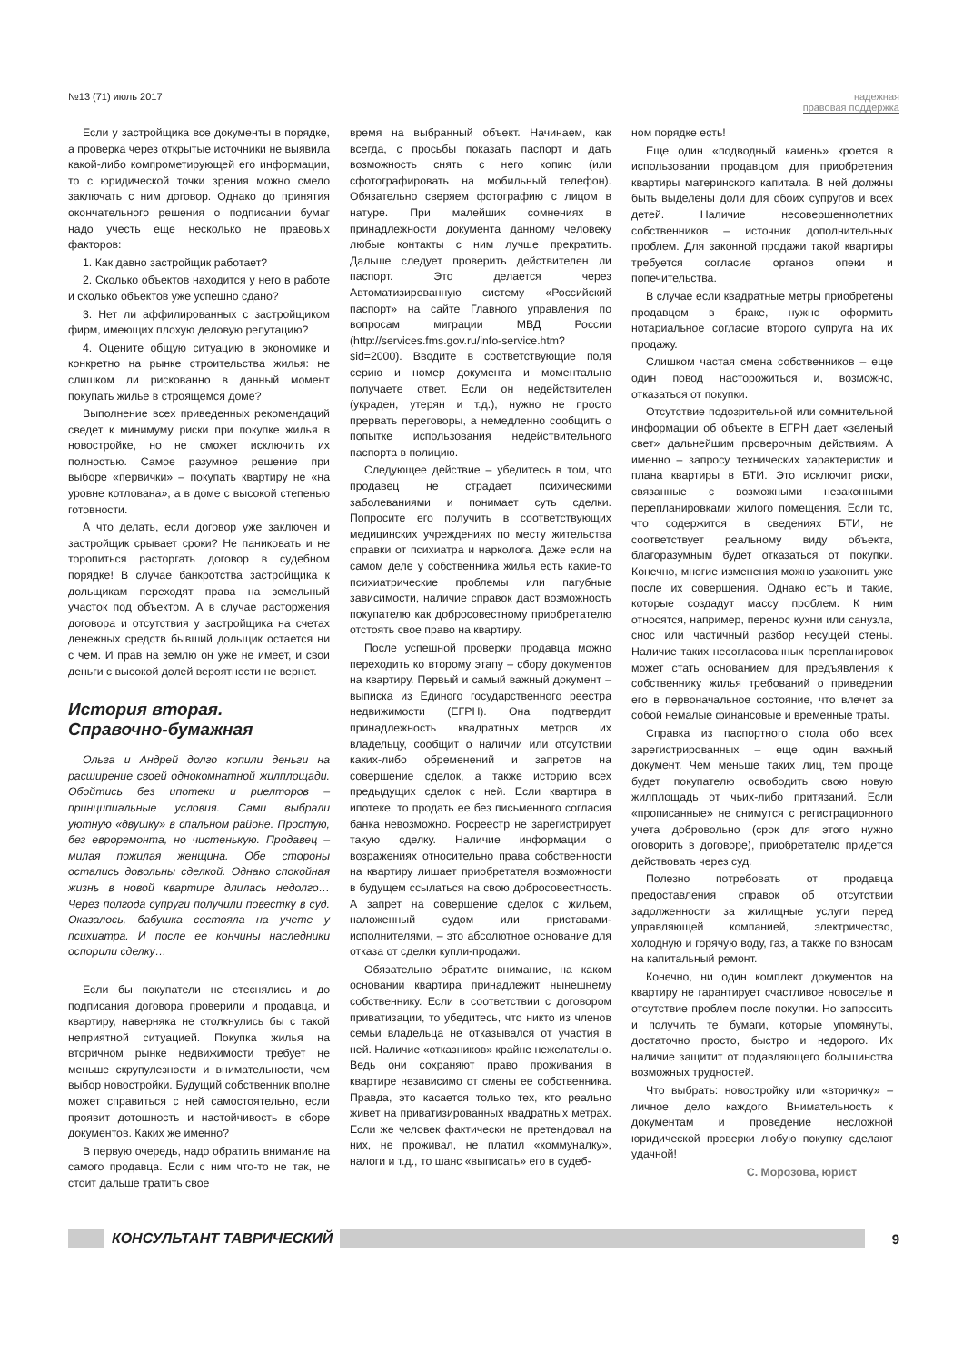№13 (71) июль 2017 надежная
правовая поддержка
Если у застройщика все документы в порядке, а проверка через открытые источники не выявила какой-либо компрометирующей его информации, то с юридической точки зрения можно смело заключать с ним договор. Однако до принятия окончательного решения о подписании бумаг надо учесть еще несколько не правовых факторов:
1. Как давно застройщик работает?
2. Сколько объектов находится у него в работе и сколько объектов уже успешно сдано?
3. Нет ли аффилированных с застройщиком фирм, имеющих плохую деловую репутацию?
4. Оцените общую ситуацию в экономике и конкретно на рынке строительства жилья: не слишком ли рискованно в данный момент покупать жилье в строящемся доме?
Выполнение всех приведенных рекомендаций сведет к минимуму риски при покупке жилья в новостройке, но не сможет исключить их полностью. Самое разумное решение при выборе «первички» – покупать квартиру не «на уровне котлована», а в доме с высокой степенью готовности.
А что делать, если договор уже заключен и застройщик срывает сроки? Не паниковать и не торопиться расторгать договор в судебном порядке! В случае банкротства застройщика к дольщикам переходят права на земельный участок под объектом. А в случае расторжения договора и отсутствия у застройщика на счетах денежных средств бывший дольщик остается ни с чем. И прав на землю он уже не имеет, и свои деньги с высокой долей вероятности не вернет.
История вторая.
Справочно-бумажная
Ольга и Андрей долго копили деньги на расширение своей однокомнатной жилплощади. Обойтись без ипотеки и риелторов – принципиальные условия. Сами выбрали уютную «двушку» в спальном районе. Простую, без евроремонта, но чистенькую. Продавец – милая пожилая женщина. Обе стороны остались довольны сделкой. Однако спокойная жизнь в новой квартире длилась недолго… Через полгода супруги получили повестку в суд. Оказалось, бабушка состояла на учете у психиатра. И после ее кончины наследники оспорили сделку…
Если бы покупатели не стеснялись и до подписания договора проверили и продавца, и квартиру, наверняка не столкнулись бы с такой неприятной ситуацией. Покупка жилья на вторичном рынке недвижимости требует не меньше скрупулезности и внимательности, чем выбор новостройки. Будущий собственник вполне может справиться с ней самостоятельно, если проявит дотошность и настойчивость в сборе документов. Каких же именно?
В первую очередь, надо обратить внимание на самого продавца. Если с ним что-то не так, не стоит дальше тратить свое
время на выбранный объект. Начинаем, как всегда, с просьбы показать паспорт и дать возможность снять с него копию (или сфотографировать на мобильный телефон). Обязательно сверяем фотографию с лицом в натуре. При малейших сомнениях в принадлежности документа данному человеку любые контакты с ним лучше прекратить. Дальше следует проверить действителен ли паспорт. Это делается через Автоматизированную систему «Российский паспорт» на сайте Главного управления по вопросам миграции МВД России (http://services.fms.gov.ru/info-service.htm?sid=2000). Вводите в соответствующие поля серию и номер документа и моментально получаете ответ. Если он недействителен (украден, утерян и т.д.), нужно не просто прервать переговоры, а немедленно сообщить о попытке использования недействительного паспорта в полицию.
Следующее действие – убедитесь в том, что продавец не страдает психическими заболеваниями и понимает суть сделки. Попросите его получить в соответствующих медицинских учреждениях по месту жительства справки от психиатра и нарколога. Даже если на самом деле у собственника жилья есть какие-то психиатрические проблемы или пагубные зависимости, наличие справок даст возможность покупателю как добросовестному приобретателю отстоять свое право на квартиру.
После успешной проверки продавца можно переходить ко второму этапу – сбору документов на квартиру. Первый и самый важный документ – выписка из Единого государственного реестра недвижимости (ЕГРН). Она подтвердит принадлежность квадратных метров их владельцу, сообщит о наличии или отсутствии каких-либо обременений и запретов на совершение сделок, а также историю всех предыдущих сделок с ней. Если квартира в ипотеке, то продать ее без письменного согласия банка невозможно. Росреестр не зарегистрирует такую сделку. Наличие информации о возражениях относительно права собственности на квартиру лишает приобретателя возможности в будущем ссылаться на свою добросовестность. А запрет на совершение сделок с жильем, наложенный судом или приставами-исполнителями, – это абсолютное основание для отказа от сделки купли-продажи.
Обязательно обратите внимание, на каком основании квартира принадлежит нынешнему собственнику. Если в соответствии с договором приватизации, то убедитесь, что никто из членов семьи владельца не отказывался от участия в ней. Наличие «отказников» крайне нежелательно. Ведь они сохраняют право проживания в квартире независимо от смены ее собственника. Правда, это касается только тех, кто реально живет на приватизированных квадратных метрах. Если же человек фактически не претендовал на них, не проживал, не платил «коммуналку», налоги и т.д., то шанс «выписать» его в судеб-
ном порядке есть!
Еще один «подводный камень» кроется в использовании продавцом для приобретения квартиры материнского капитала. В ней должны быть выделены доли для обоих супругов и всех детей. Наличие несовершеннолетних собственников – источник дополнительных проблем. Для законной продажи такой квартиры требуется согласие органов опеки и попечительства.
В случае если квадратные метры приобретены продавцом в браке, нужно оформить нотариальное согласие второго супруга на их продажу.
Слишком частая смена собственников – еще один повод насторожиться и, возможно, отказаться от покупки.
Отсутствие подозрительной или сомнительной информации об объекте в ЕГРН дает «зеленый свет» дальнейшим проверочным действиям. А именно – запросу технических характеристик и плана квартиры в БТИ. Это исключит риски, связанные с возможными незаконными перепланировками жилого помещения. Если то, что содержится в сведениях БТИ, не соответствует реальному виду объекта, благоразумным будет отказаться от покупки. Конечно, многие изменения можно узаконить уже после их совершения. Однако есть и такие, которые создадут массу проблем. К ним относятся, например, перенос кухни или санузла, снос или частичный разбор несущей стены. Наличие таких несогласованных перепланировок может стать основанием для предъявления к собственнику жилья требований о приведении его в первоначальное состояние, что влечет за собой немалые финансовые и временные траты.
Справка из паспортного стола обо всех зарегистрированных – еще один важный документ. Чем меньше таких лиц, тем проще будет покупателю освободить свою новую жилплощадь от чьих-либо притязаний. Если «прописанные» не снимутся с регистрационного учета добровольно (срок для этого нужно оговорить в договоре), приобретателю придется действовать через суд.
Полезно потребовать от продавца предоставления справок об отсутствии задолженности за жилищные услуги перед управляющей компанией, электричество, холодную и горячую воду, газ, а также по взносам на капитальный ремонт.
Конечно, ни один комплект документов на квартиру не гарантирует счастливое новоселье и отсутствие проблем после покупки. Но запросить и получить те бумаги, которые упомянуты, достаточно просто, быстро и недорого. Их наличие защитит от подавляющего большинства возможных трудностей.
Что выбрать: новостройку или «вторичку» – личное дело каждого. Внимательность к документам и проведение несложной юридической проверки любую покупку сделают удачной!
С. Морозова, юрист
КОНСУЛЬТАНТ ТАВРИЧЕСКИЙ 9